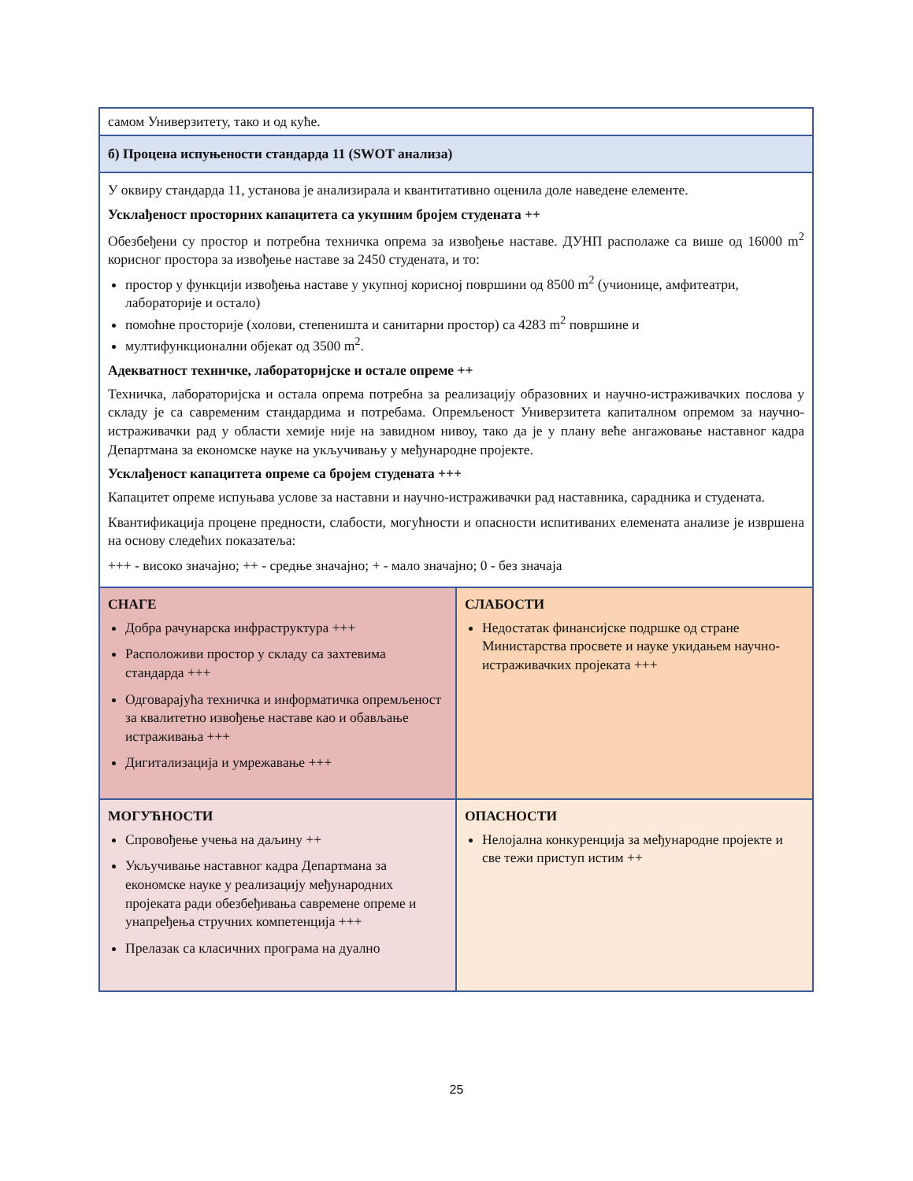| самом Универзитету, тако и од куће. | |
| б) Процена испуњености стандарда 11 (SWOT анализа) | |
| У оквиру стандарда 11, установа је анализирала и квантитативно оценила доле наведене елементе. Усклађеност просторних капацитета са укупним бројем студената ++ Обезбеђени су простор и потребна техничка опрема за извођење наставе. ДУНП располаже са више од 16000 m<sup>2</sup> корисног простора за извођење наставе за 2450 студената, и то: простор у функцији извођења наставе у укупној корисној површини од 8500 m<sup>2</sup> (учионице, амфитеатри, лабораторије и остало) помоћне просторије (холови, степеништа и санитарни простор) са 4283 m<sup>2</sup> површине и мултифункционални објекат од 3500 m<sup>2</sup>. Адекватност техничке, лабораторијске и остале опреме ++ Техничка, лабораторијска и остала опрема потребна за реализацију образовних и научно-истраживачких послова у складу је са савременим стандардима и потребама. Опремљеност Универзитета капиталном опремом за научно-истраживачки рад у области хемије није на завидном нивоу, тако да је у плану веће ангажовање наставног кадра Департмана за економске науке на укључивању у међународне пројекте. Усклађеност капацитета опреме са бројем студената +++ Капацитет опреме испуњава услове за наставни и научно-истраживачки рад наставника, сарадника и студената. Квантификација процене предности, слабости, могућности и опасности испитиваних елемената анализе је извршена на основу следећих показатеља: +++ - високо значајно; ++ - средње значајно; + - мало значајно; 0 - без значаја | |
| СНАГЕ Добра рачунарска инфраструктура +++ Расположиви простор у складу са захтевима стандарда +++ Одговарајућа техничка и информатичка опремљеност за квалитетно извођење наставе као и обављање истраживања +++ Дигитализација и умрежавање +++ | СЛАБОСТИ Недостатак финансијске подршке од стране Министарства просвете и науке укидањем научно-истраживачких пројеката +++ |
| МОГУЋНОСТИ Спровођење учења на даљину ++ Укључивање наставног кадра Департмана за економске науке у реализацију међународних пројеката ради обезбеђивања савремене опреме и унапређења стручних компетенција +++ Прелазак са класичних програма на дуално | ОПАСНОСТИ Нелојална конкуренција за међународне пројекте и све тежи приступ истим ++ |
25